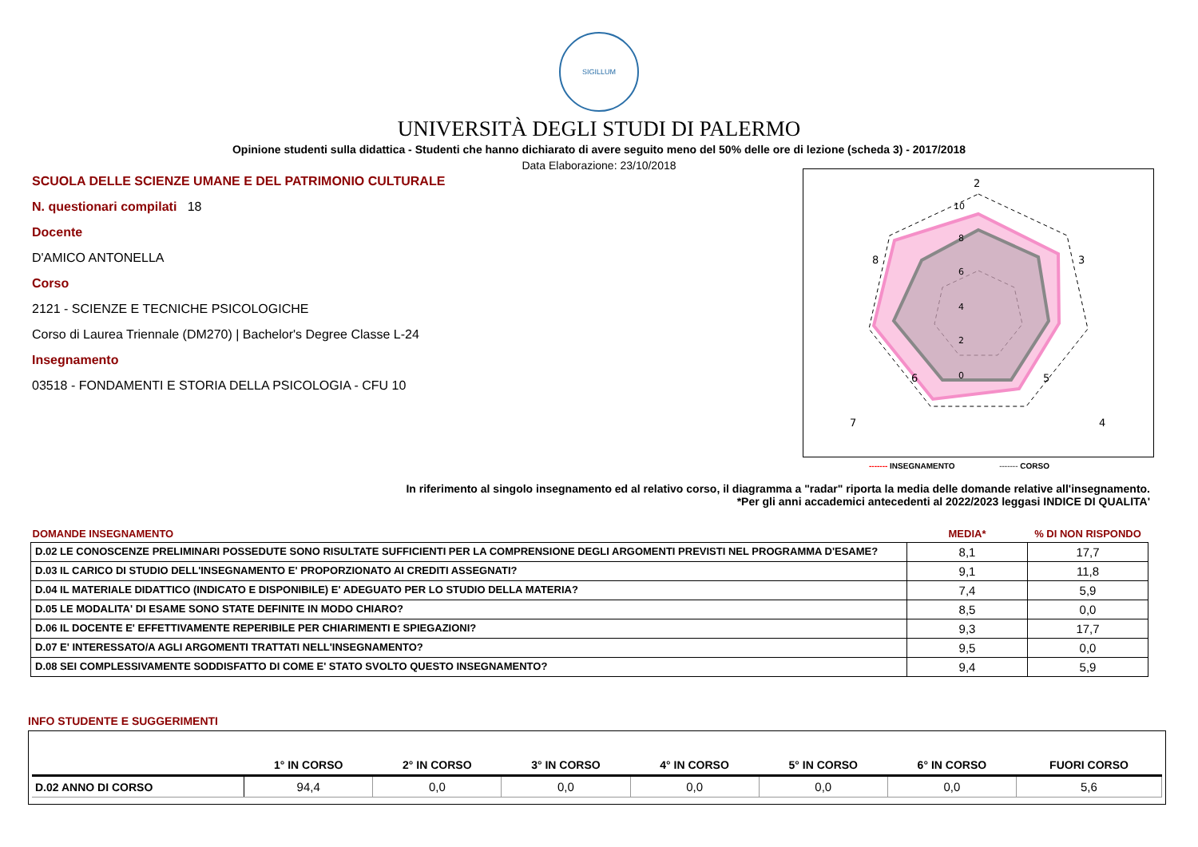SIGILLUM
UNIVERSITÀ DEGLI STUDI DI PALERMO
Opinione studenti sulla didattica - Studenti che hanno dichiarato di avere seguito meno del 50% delle ore di lezione (scheda 3) - 2017/2018
Data Elaborazione: 23/10/2018
SCUOLA DELLE SCIENZE UMANE E DEL PATRIMONIO CULTURALE
N. questionari compilati 18
Docente
D'AMICO ANTONELLA
Corso
2121 - SCIENZE E TECNICHE PSICOLOGICHE
Corso di Laurea Triennale (DM270) | Bachelor's Degree Classe L-24
Insegnamento
03518 - FONDAMENTI E STORIA DELLA PSICOLOGIA - CFU 10
2
3
4
5
6
7
8
10
8
6
4
2
0
------- INSEGNAMENTO ------- CORSO
In riferimento al singolo insegnamento ed al relativo corso, il diagramma a "radar" riporta la media delle domande relative all'insegnamento.
*Per gli anni accademici antecedenti al 2022/2023 leggasi INDICE DI QUALITA'
| DOMANDE INSEGNAMENTO | MEDIA* | % DI NON RISPONDO |
| D.02 LE CONOSCENZE PRELIMINARI POSSEDUTE SONO RISULTATE SUFFICIENTI PER LA COMPRENSIONE DEGLI ARGOMENTI PREVISTI NEL PROGRAMMA D'ESAME? | 8,1 | 17,7 |
| D.03 IL CARICO DI STUDIO DELL'INSEGNAMENTO E' PROPORZIONATO AI CREDITI ASSEGNATI? | 9,1 | 11,8 |
| D.04 IL MATERIALE DIDATTICO (INDICATO E DISPONIBILE) E' ADEGUATO PER LO STUDIO DELLA MATERIA? | 7,4 | 5,9 |
| D.05 LE MODALITA' DI ESAME SONO STATE DEFINITE IN MODO CHIARO? | 8,5 | 0,0 |
| D.06 IL DOCENTE E' EFFETTIVAMENTE REPERIBILE PER CHIARIMENTI E SPIEGAZIONI? | 9,3 | 17,7 |
| D.07 E' INTERESSATO/A AGLI ARGOMENTI TRATTATI NELL'INSEGNAMENTO? | 9,5 | 0,0 |
| D.08 SEI COMPLESSIVAMENTE SODDISFATTO DI COME E' STATO SVOLTO QUESTO INSEGNAMENTO? | 9,4 | 5,9 |
INFO STUDENTE E SUGGERIMENTI
| | 1° IN CORSO | 2° IN CORSO | 3° IN CORSO | 4° IN CORSO | 5° IN CORSO | 6° IN CORSO | FUORI CORSO |
| --- | --- | --- | --- | --- | --- | --- | --- |
| D.02 ANNO DI CORSO | 94,4 | 0,0 | 0,0 | 0,0 | 0,0 | 0,0 | 5,6 |